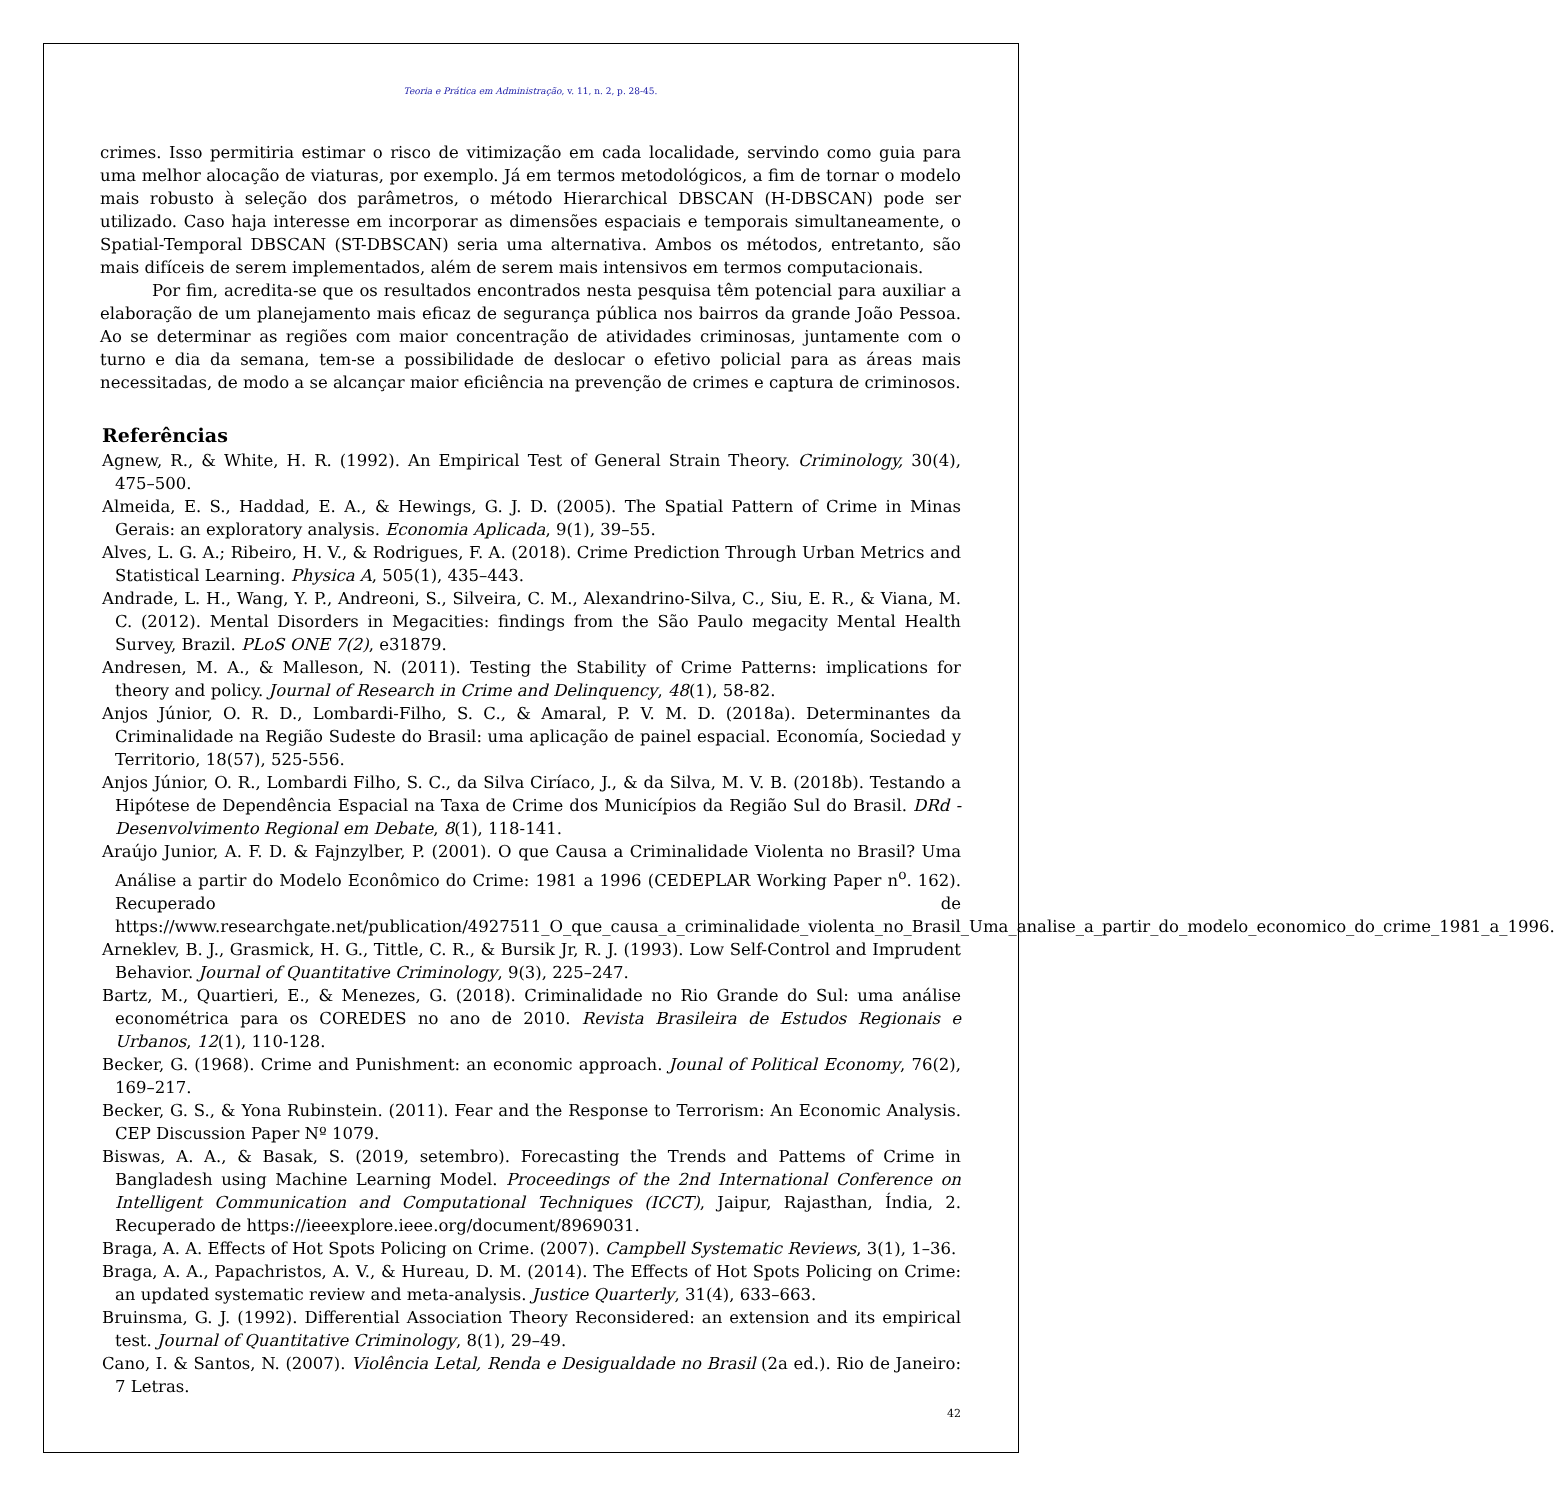Teoria e Prática em Administração, v. 11, n. 2, p. 28-45.
crimes. Isso permitiria estimar o risco de vitimização em cada localidade, servindo como guia para uma melhor alocação de viaturas, por exemplo. Já em termos metodológicos, a fim de tornar o modelo mais robusto à seleção dos parâmetros, o método Hierarchical DBSCAN (H-DBSCAN) pode ser utilizado. Caso haja interesse em incorporar as dimensões espaciais e temporais simultaneamente, o Spatial-Temporal DBSCAN (ST-DBSCAN) seria uma alternativa. Ambos os métodos, entretanto, são mais difíceis de serem implementados, além de serem mais intensivos em termos computacionais.
Por fim, acredita-se que os resultados encontrados nesta pesquisa têm potencial para auxiliar a elaboração de um planejamento mais eficaz de segurança pública nos bairros da grande João Pessoa. Ao se determinar as regiões com maior concentração de atividades criminosas, juntamente com o turno e dia da semana, tem-se a possibilidade de deslocar o efetivo policial para as áreas mais necessitadas, de modo a se alcançar maior eficiência na prevenção de crimes e captura de criminosos.
Referências
Agnew, R., & White, H. R. (1992). An Empirical Test of General Strain Theory. Criminology, 30(4), 475–500.
Almeida, E. S., Haddad, E. A., & Hewings, G. J. D. (2005). The Spatial Pattern of Crime in Minas Gerais: an exploratory analysis. Economia Aplicada, 9(1), 39–55.
Alves, L. G. A.; Ribeiro, H. V., & Rodrigues, F. A. (2018). Crime Prediction Through Urban Metrics and Statistical Learning. Physica A, 505(1), 435–443.
Andrade, L. H., Wang, Y. P., Andreoni, S., Silveira, C. M., Alexandrino-Silva, C., Siu, E. R., & Viana, M. C. (2012). Mental Disorders in Megacities: findings from the São Paulo megacity Mental Health Survey, Brazil. PLoS ONE 7(2), e31879.
Andresen, M. A., & Malleson, N. (2011). Testing the Stability of Crime Patterns: implications for theory and policy. Journal of Research in Crime and Delinquency, 48(1), 58-82.
Anjos Júnior, O. R. D., Lombardi-Filho, S. C., & Amaral, P. V. M. D. (2018a). Determinantes da Criminalidade na Região Sudeste do Brasil: uma aplicação de painel espacial. Economía, Sociedad y Territorio, 18(57), 525-556.
Anjos Júnior, O. R., Lombardi Filho, S. C., da Silva Ciríaco, J., & da Silva, M. V. B. (2018b). Testando a Hipótese de Dependência Espacial na Taxa de Crime dos Municípios da Região Sul do Brasil. DRd -Desenvolvimento Regional em Debate, 8(1), 118-141.
Araújo Junior, A. F. D. & Fajnzylber, P. (2001). O que Causa a Criminalidade Violenta no Brasil? Uma Análise a partir do Modelo Econômico do Crime: 1981 a 1996 (CEDEPLAR Working Paper n<sup>o</sup>. 162). Recuperado de https://www.researchgate.net/publication/4927511_O_que_causa_a_criminalidade_violenta_no_Brasil_Uma_analise_a_partir_do_modelo_economico_do_crime_1981_a_1996.
Arneklev, B. J., Grasmick, H. G., Tittle, C. R., & Bursik Jr, R. J. (1993). Low Self-Control and Imprudent Behavior. Journal of Quantitative Criminology, 9(3), 225–247.
Bartz, M., Quartieri, E., & Menezes, G. (2018). Criminalidade no Rio Grande do Sul: uma análise econométrica para os COREDES no ano de 2010. Revista Brasileira de Estudos Regionais e Urbanos, 12(1), 110-128.
Becker, G. (1968). Crime and Punishment: an economic approach. Jounal of Political Economy, 76(2), 169–217.
Becker, G. S., & Yona Rubinstein. (2011). Fear and the Response to Terrorism: An Economic Analysis. CEP Discussion Paper Nº 1079.
Biswas, A. A., & Basak, S. (2019, setembro). Forecasting the Trends and Pattems of Crime in Bangladesh using Machine Learning Model. Proceedings of the 2nd International Conference on Intelligent Communication and Computational Techniques (ICCT), Jaipur, Rajasthan, Índia, 2. Recuperado de https://ieeexplore.ieee.org/document/8969031.
Braga, A. A. Effects of Hot Spots Policing on Crime. (2007). Campbell Systematic Reviews, 3(1), 1–36.
Braga, A. A., Papachristos, A. V., & Hureau, D. M. (2014). The Effects of Hot Spots Policing on Crime: an updated systematic review and meta-analysis. Justice Quarterly, 31(4), 633–663.
Bruinsma, G. J. (1992). Differential Association Theory Reconsidered: an extension and its empirical test. Journal of Quantitative Criminology, 8(1), 29–49.
Cano, I. & Santos, N. (2007). Violência Letal, Renda e Desigualdade no Brasil (2a ed.). Rio de Janeiro: 7 Letras.
42